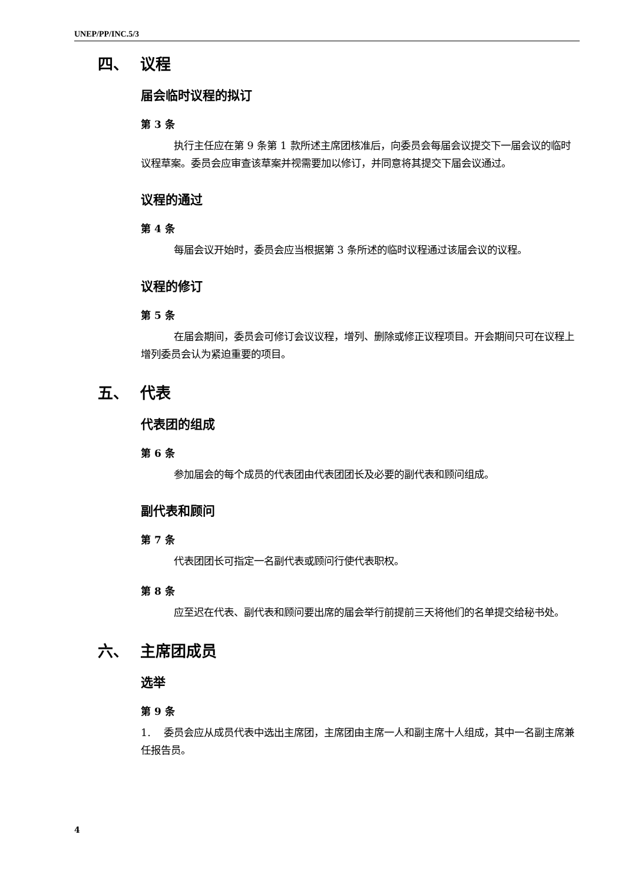UNEP/PP/INC.5/3
四、 议程
届会临时议程的拟订
第 3 条
执行主任应在第 9 条第 1 款所述主席团核准后，向委员会每届会议提交下一届会议的临时议程草案。委员会应审查该草案并视需要加以修订，并同意将其提交下届会议通过。
议程的通过
第 4 条
每届会议开始时，委员会应当根据第 3 条所述的临时议程通过该届会议的议程。
议程的修订
第 5 条
在届会期间，委员会可修订会议议程，增列、删除或修正议程项目。开会期间只可在议程上增列委员会认为紧迫重要的项目。
五、 代表
代表团的组成
第 6 条
参加届会的每个成员的代表团由代表团团长及必要的副代表和顾问组成。
副代表和顾问
第 7 条
代表团团长可指定一名副代表或顾问行使代表职权。
第 8 条
应至迟在代表、副代表和顾问要出席的届会举行前提前三天将他们的名单提交给秘书处。
六、 主席团成员
选举
第 9 条
1. 委员会应从成员代表中选出主席团，主席团由主席一人和副主席十人组成，其中一名副主席兼任报告员。
4